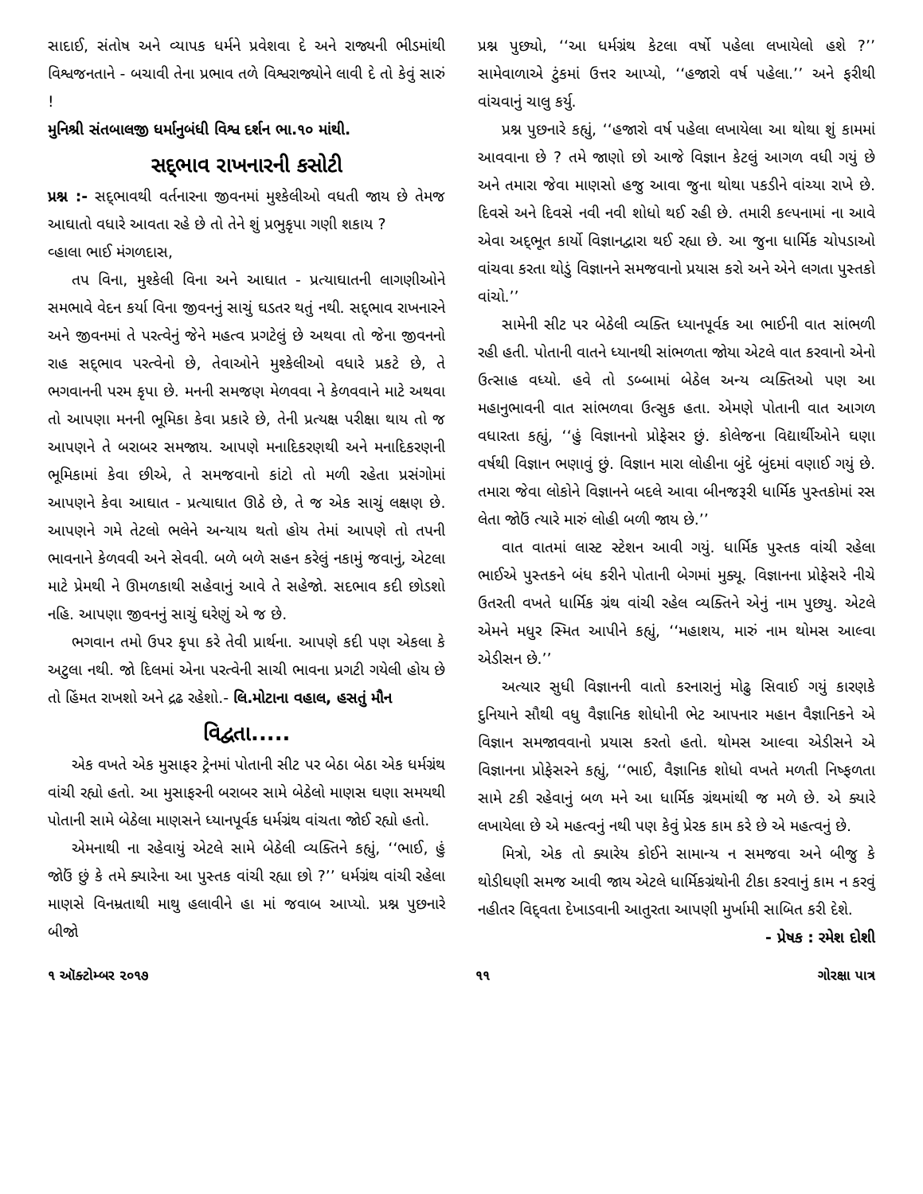સાદાઈ, સંતોષ અને વ્યાપક ધર્મને પ્રવેશવા દે અને રાજ્યની ભીડમાંથી વિશ્વજનતાને - બચાવી તેના પ્રભાવ તળે વિશ્વરાજ્યોને લાવી દે તો કેવું સારું !
મુનિશ્રી સંતબાલજી ધર્માનુબંધી વિશ્વ દર્શન ભા.૧૦ માંથી.
સદ્‌ભાવ રાખનારની કસોટી
પ્રશ્ન :- સદ્‌ભાવથી વર્તનારના જીવનમાં મુશ્કેલીઓ વધતી જાય છે તેમજ આઘાતો વધારે આવતા રહે છે તો તેને શું પ્રભુકૃપા ગણી શકાય ?
વ્હાલા ભાઈ મંગળદાસ,
તપ વિના, મુશ્કેલી વિના અને આઘાત - પ્રત્યાઘાતની લાગણીઓને સમભાવે વેદન કર્યા વિના જીવનનું સાચું ઘડતર થતું નથી. સદ્‌ભાવ રાખનારને અને જીવનમાં તે પરત્વેનું જેને મહત્વ પ્રગટેલું છે અથવા તો જેના જીવનનો રાહ સદ્‌ભાવ પરત્વેનો છે, તેવાઓને મુશ્કેલીઓ વધારે પ્રકટે છે, તે ભગવાનની પરમ કૃપા છે. મનની સમજણ મેળવવા ને કેળવવાને માટે અથવા તો આપણા મનની ભૂમિકા કેવા પ્રકારે છે, તેની પ્રત્યક્ષ પરીક્ષા થાય તો જ આપણને તે બરાબર સમજાય. આપણે મનાદિકરણથી અને મનાદિકરણની ભૂમિકામાં કેવા છીએ, તે સમજવાનો કાંટો તો મળી રહેતા પ્રસંગોમાં આપણને કેવા આઘાત - પ્રત્યાઘાત ઊઠે છે, તે જ એક સાચું લક્ષણ છે. આપણને ગમે તેટલો ભલેને અન્યાય થતો હોય તેમાં આપણે તો તપની ભાવનાને કેળવવી અને સેવવી. બળે બળે સહન કરેલું નકામું જવાનું, એટલા માટે પ્રેમથી ને ઊમળકાથી સહેવાનું આવે તે સહેજો. સદભાવ કદી છોડશો નહિ. આપણા જીવનનું સાચું ઘરેણું એ જ છે.
ભગવાન તમો ઉપર કૃપા કરે તેવી પ્રાર્થના. આપણે કદી પણ એકલા કે અટુલા નથી. જો દિલમાં એના પરત્વેની સાચી ભાવના પ્રગટી ગયેલી હોય છે તો હિંમત રાખશો અને દ્રઢ રહેશો.- લિ.મોટાના વહાલ, હસતું મૌન
વિદ્વતા.....
એક વખતે એક મુસાફર ટ્રેનમાં પોતાની સીટ પર બેઠા બેઠા એક ધર્મગ્રંથ વાંચી રહ્યો હતો. આ મુસાફરની બરાબર સામે બેઠેલો માણસ ઘણા સમયથી પોતાની સામે બેઠેલા માણસને ધ્યાનપૂર્વક ધર્મગ્રંથ વાંચતા જોઈ રહ્યો હતો.
એમનાથી ના રહેવાયું એટલે સામે બેઠેલી વ્યક્તિને કહ્યું, ‘‘ભાઈ, હું જોઉં છું કે તમે ક્યારેના આ પુસ્તક વાંચી રહ્યા છો ?’’ ધર્મગ્રંથ વાંચી રહેલા માણસે વિનમ્રતાથી માથુ હલાવીને હા માં જવાબ આપ્યો. પ્રશ્ન પુછનારે બીજો
પ્રશ્ન પુછ્યો, ‘‘આ ધર્મગ્રંથ કેટલા વર્ષો પહેલા લખાયેલો હશે ?’’ સામેવાળાએ ટુંકમાં ઉત્તર આપ્યો, ‘‘હજારો વર્ષ પહેલા.’’ અને ફરીથી વાંચવાનું ચાલુ કર્યુ.
પ્રશ્ન પુછનારે કહ્યું, ‘‘હજારો વર્ષ પહેલા લખાયેલા આ થોથા શું કામમાં આવવાના છે ? તમે જાણો છો આજે વિજ્ઞાન કેટલું આગળ વધી ગયું છે અને તમારા જેવા માણસો હજુ આવા જુના થોથા પકડીને વાંચ્યા રાખે છે. દિવસે અને દિવસે નવી નવી શોધો થઈ રહી છે. તમારી કલ્પનામાં ના આવે એવા અદ્‌ભૂત કાર્યો વિજ્ઞાનદ્વારા થઈ રહ્યા છે. આ જુના ધાર્મિક ચોપડાઓ વાંચવા કરતા થોડું વિજ્ઞાનને સમજવાનો પ્રયાસ કરો અને એને લગતા પુસ્તકો વાંચો.’’
સામેની સીટ પર બેઠેલી વ્યક્તિ ધ્યાનપૂર્વક આ ભાઈની વાત સાંભળી રહી હતી. પોતાની વાતને ધ્યાનથી સાંભળતા જોયા એટલે વાત કરવાનો એનો ઉત્સાહ વધ્યો. હવે તો ડબ્બામાં બેઠેલ અન્ય વ્યક્તિઓ પણ આ મહાનુભાવની વાત સાંભળવા ઉત્સુક હતા. એમણે પોતાની વાત આગળ વધારતા કહ્યું, ‘‘હું વિજ્ઞાનનો પ્રોફેસર છું. કોલેજના વિદ્યાર્થીઓને ઘણા વર્ષથી વિજ્ઞાન ભણાવું છું. વિજ્ઞાન મારા લોહીના બુંદે બુંદમાં વણાઈ ગયું છે. તમારા જેવા લોકોને વિજ્ઞાનને બદલે આવા બીનજરૂરી ધાર્મિક પુસ્તકોમાં રસ લેતા જોઉં ત્યારે મારું લોહી બળી જાય છે.’’
વાત વાતમાં લાસ્ટ સ્ટેશન આવી ગયું. ધાર્મિક પુસ્તક વાંચી રહેલા ભાઈએ પુસ્તકને બંધ કરીને પોતાની બેગમાં મુક્યૂ. વિજ્ઞાનના પ્રોફેસરે નીચે ઉતરતી વખતે ધાર્મિક ગ્રંથ વાંચી રહેલ વ્યક્તિને એનું નામ પુછ્યુ. એટલે એમને મધુર સ્મિત આપીને કહ્યું, ‘‘મહાશય, મારું નામ થોમસ આલ્વા એડીસન છે.’’
અત્યાર સુધી વિજ્ઞાનની વાતો કરનારાનું મોઢુ સિવાઈ ગયું કારણકે દુનિયાને સૌથી વધુ વૈજ્ઞાનિક શોધોની ભેટ આપનાર મહાન વૈજ્ઞાનિકને એ વિજ્ઞાન સમજાવવાનો પ્રયાસ કરતો હતો. થોમસ આલ્વા એડીસને એ વિજ્ઞાનના પ્રોફેસરને કહ્યું, ‘‘ભાઈ, વૈજ્ઞાનિક શોધો વખતે મળતી નિષ્ફળતા સામે ટકી રહેવાનું બળ મને આ ધાર્મિક ગ્રંથમાંથી જ મળે છે. એ ક્યારે લખાયેલા છે એ મહત્વનું નથી પણ કેવું પ્રેરક કામ કરે છે એ મહત્વનું છે.
મિત્રો, એક તો ક્યારેય કોઈને સામાન્ય ન સમજવા અને બીજુ કે થોડીઘણી સમજ આવી જાય એટલે ધાર્મિકગ્રંથોની ટીકા કરવાનું કામ ન કરવું નહીતર વિદ્‌વતા દેખાડવાની આતુરતા આપણી મુર્ખામી સાબિત કરી દેશે. - પ્રેષક : રમેશ દોશી
૧ ઑક્ટોમ્બર ૨૦૧૭ ૧૧ ગોરક્ષા પાત્ર